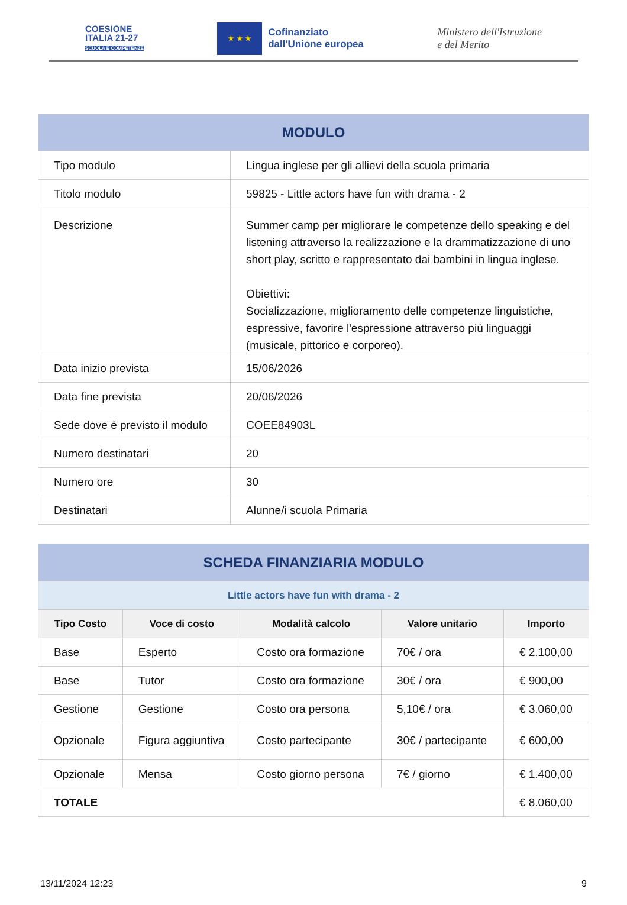COESIONE
ITALIA 21-27
SCUOLA E COMPETENZE
★ ★ ★
Cofinanziato
dall'Unione europea
Ministero dell'Istruzione
e del Merito
| MODULO | |
| Tipo modulo | Lingua inglese per gli allievi della scuola primaria |
| Titolo modulo | 59825 - Little actors have fun with drama - 2 |
| Descrizione | Summer camp per migliorare le competenze dello speaking e del listening attraverso la realizzazione e la drammatizzazione di uno short play, scritto e rappresentato dai bambini in lingua inglese. Obiettivi: Socializzazione, miglioramento delle competenze linguistiche, espressive, favorire l'espressione attraverso più linguaggi (musicale, pittorico e corporeo). |
| Data inizio prevista | 15/06/2026 |
| Data fine prevista | 20/06/2026 |
| Sede dove è previsto il modulo | COEE84903L |
| Numero destinatari | 20 |
| Numero ore | 30 |
| Destinatari | Alunne/i scuola Primaria |
| SCHEDA FINANZIARIA MODULO | | | | |
| Little actors have fun with drama - 2 | | | | |
| Tipo Costo | Voce di costo | Modalità calcolo | Valore unitario | Importo |
| Base | Esperto | Costo ora formazione | 70€ / ora | € 2.100,00 |
| Base | Tutor | Costo ora formazione | 30€ / ora | € 900,00 |
| Gestione | Gestione | Costo ora persona | 5,10€ / ora | € 3.060,00 |
| Opzionale | Figura aggiuntiva | Costo partecipante | 30€ / partecipante | € 600,00 |
| Opzionale | Mensa | Costo giorno persona | 7€ / giorno | € 1.400,00 |
| TOTALE | | | | € 8.060,00 |
13/11/2024 12:23 9